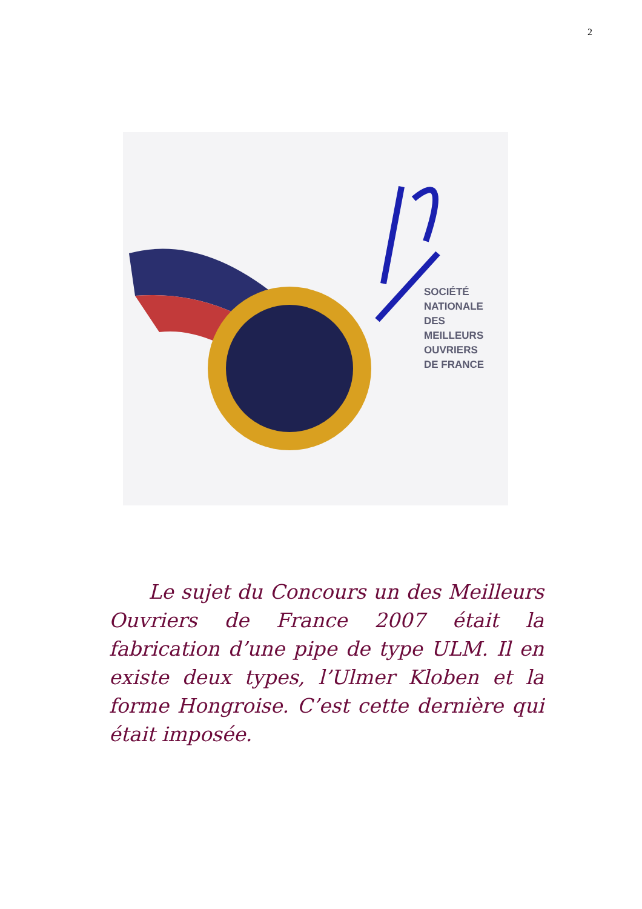2
SOCIÉTÉ
NATIONALE
DES
MEILLEURS
OUVRIERS
DE FRANCE
Le sujet du Concours un des Meilleurs Ouvriers de France 2007 était la fabrication d’une pipe de type ULM. Il en existe deux types, l’Ulmer Kloben et la forme Hongroise. C’est cette dernière qui était imposée.